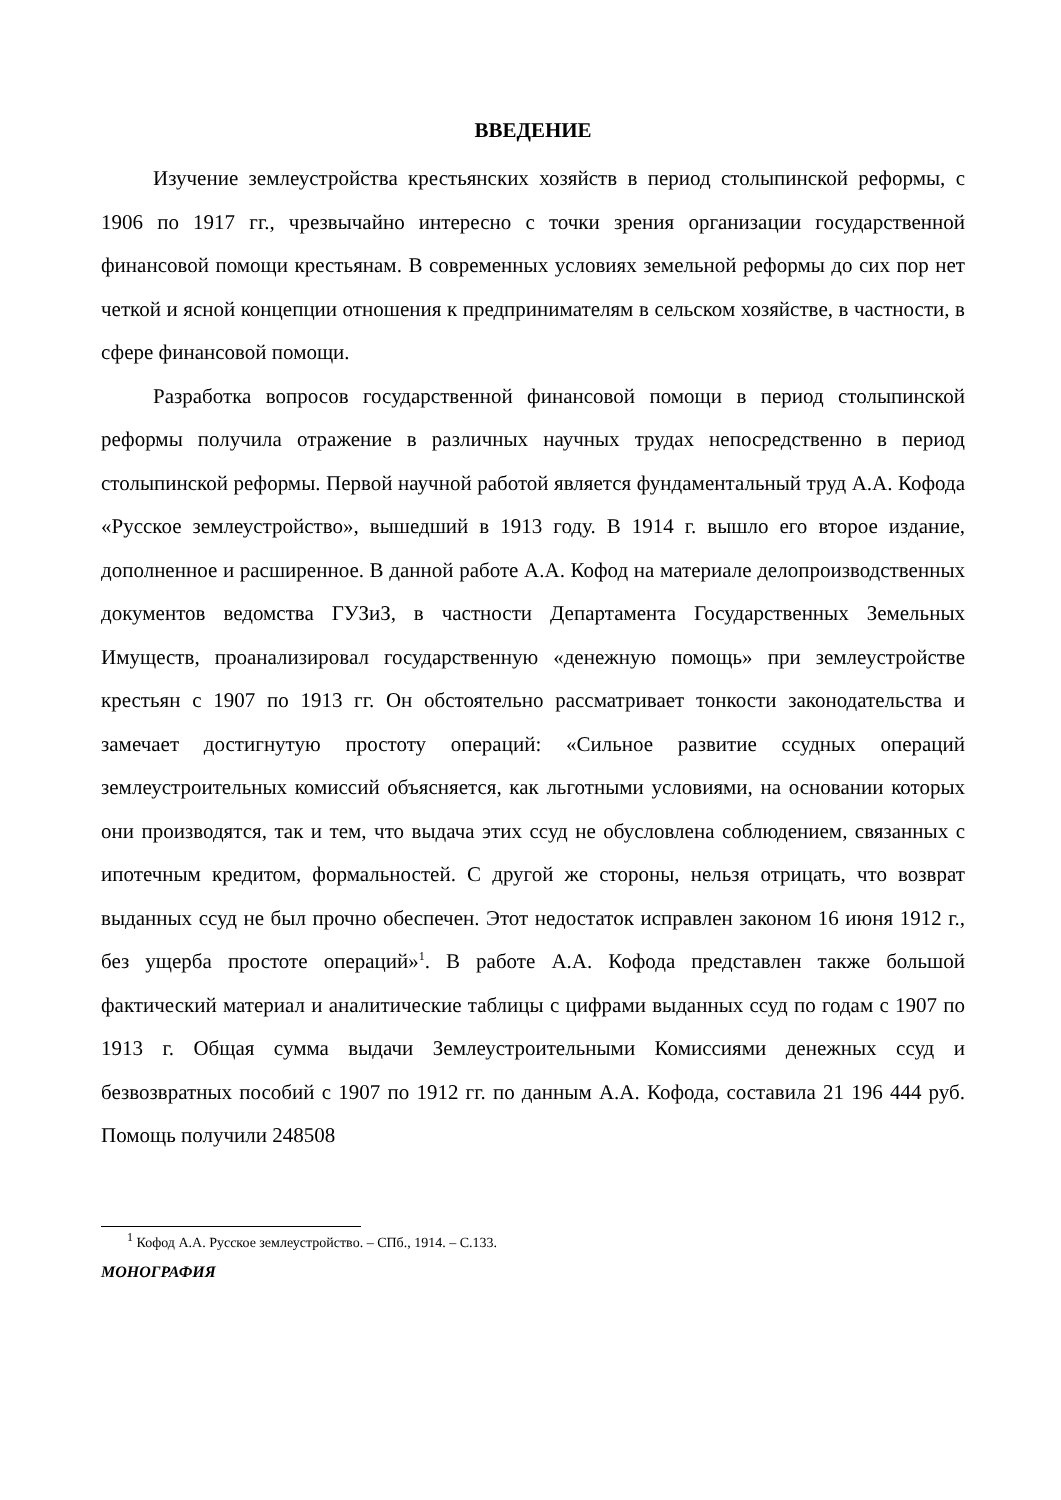ВВЕДЕНИЕ
Изучение землеустройства крестьянских хозяйств в период столыпинской реформы, с 1906 по 1917 гг., чрезвычайно интересно с точки зрения организации государственной финансовой помощи крестьянам. В современных условиях земельной реформы до сих пор нет четкой и ясной концепции отношения к предпринимателям в сельском хозяйстве, в частности, в сфере финансовой помощи.
Разработка вопросов государственной финансовой помощи в период столыпинской реформы получила отражение в различных научных трудах непосредственно в период столыпинской реформы. Первой научной работой является фундаментальный труд А.А. Кофода «Русское землеустройство», вышедший в 1913 году. В 1914 г. вышло его второе издание, дополненное и расширенное. В данной работе А.А. Кофод на материале делопроизводственных документов ведомства ГУЗиЗ, в частности Департамента Государственных Земельных Имуществ, проанализировал государственную «денежную помощь» при землеустройстве крестьян с 1907 по 1913 гг. Он обстоятельно рассматривает тонкости законодательства и замечает достигнутую простоту операций: «Сильное развитие ссудных операций землеустроительных комиссий объясняется, как льготными условиями, на основании которых они производятся, так и тем, что выдача этих ссуд не обусловлена соблюдением, связанных с ипотечным кредитом, формальностей. С другой же стороны, нельзя отрицать, что возврат выданных ссуд не был прочно обеспечен. Этот недостаток исправлен законом 16 июня 1912 г., без ущерба простоте операций»<sup>1</sup>. В работе А.А. Кофода представлен также большой фактический материал и аналитические таблицы с цифрами выданных ссуд по годам с 1907 по 1913 г. Общая сумма выдачи Землеустроительными Комиссиями денежных ссуд и безвозвратных пособий с 1907 по 1912 гг. по данным А.А. Кофода, составила 21 196 444 руб. Помощь получили 248508
<sup>1</sup> Кофод А.А. Русское землеустройство. – СПб., 1914. – С.133.
МОНОГРАФИЯ